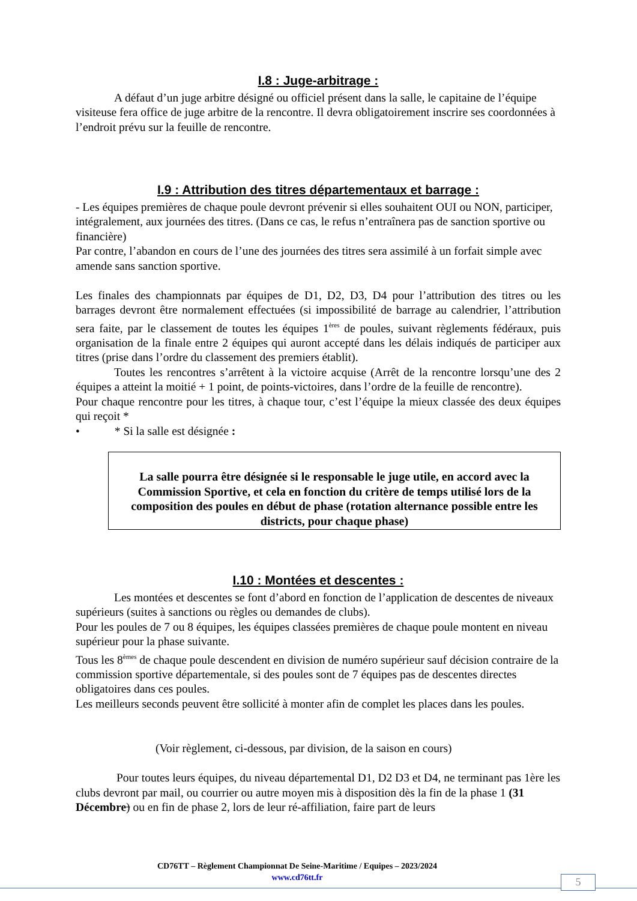I.8 : Juge-arbitrage :
A défaut d’un juge arbitre désigné ou officiel présent dans la salle, le capitaine de l’équipe visiteuse fera office de juge arbitre de la rencontre. Il devra obligatoirement inscrire ses coordonnées à l’endroit prévu sur la feuille de rencontre.
I.9 : Attribution des titres départementaux et barrage :
- Les équipes premières de chaque poule devront prévenir si elles souhaitent OUI ou NON, participer, intégralement, aux journées des titres. (Dans ce cas, le refus n’entraînera pas de sanction sportive ou financière)
Par contre, l’abandon en cours de l’une des journées des titres sera assimilé à un forfait simple avec amende sans sanction sportive.
Les finales des championnats par équipes de D1, D2, D3, D4 pour l’attribution des titres ou les barrages devront être normalement effectuées (si impossibilité de barrage au calendrier, l’attribution sera faite, par le classement de toutes les équipes 1<sup>ères</sup> de poules, suivant règlements fédéraux, puis organisation de la finale entre 2 équipes qui auront accepté dans les délais indiqués de participer aux titres (prise dans l’ordre du classement des premiers établit).
Toutes les rencontres s’arrêtent à la victoire acquise (Arrêt de la rencontre lorsqu’une des 2 équipes a atteint la moitié + 1 point, de points-victoires, dans l’ordre de la feuille de rencontre).
Pour chaque rencontre pour les titres, à chaque tour, c’est l’équipe la mieux classée des deux équipes qui reçoit *
• * Si la salle est désignée :
La salle pourra être désignée si le responsable le juge utile, en accord avec la Commission Sportive, et cela en fonction du critère de temps utilisé lors de la composition des poules en début de phase (rotation alternance possible entre les districts, pour chaque phase)
I.10 : Montées et descentes :
Les montées et descentes se font d’abord en fonction de l’application de descentes de niveaux supérieurs (suites à sanctions ou règles ou demandes de clubs).
Pour les poules de 7 ou 8 équipes, les équipes classées premières de chaque poule montent en niveau supérieur pour la phase suivante.
Tous les 8<sup>èmes</sup> de chaque poule descendent en division de numéro supérieur sauf décision contraire de la commission sportive départementale, si des poules sont de 7 équipes pas de descentes directes obligatoires dans ces poules.
Les meilleurs seconds peuvent être sollicité à monter afin de complet les places dans les poules.
(Voir règlement, ci-dessous, par division, de la saison en cours)
Pour toutes leurs équipes, du niveau départemental D1, D2 D3 et D4, ne terminant pas 1ère les clubs devront par mail, ou courrier ou autre moyen mis à disposition dès la fin de la phase 1 (31 Décembre) ou en fin de phase 2, lors de leur ré-affiliation, faire part de leurs
CD76TT – Règlement Championnat De Seine-Maritime / Equipes – 2023/2024
www.cd76tt.fr
5